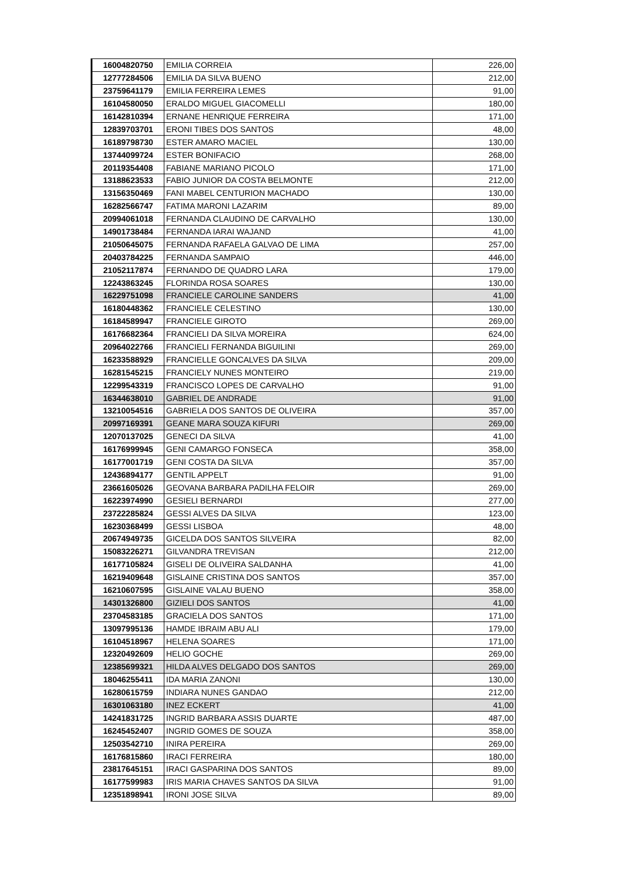| 16004820750 | EMILIA CORREIA | 226,00 |
| 12777284506 | EMILIA DA SILVA BUENO | 212,00 |
| 23759641179 | EMILIA FERREIRA LEMES | 91,00 |
| 16104580050 | ERALDO MIGUEL GIACOMELLI | 180,00 |
| 16142810394 | ERNANE HENRIQUE FERREIRA | 171,00 |
| 12839703701 | ERONI TIBES DOS SANTOS | 48,00 |
| 16189798730 | ESTER AMARO MACIEL | 130,00 |
| 13744099724 | ESTER BONIFACIO | 268,00 |
| 20119354408 | FABIANE MARIANO PICOLO | 171,00 |
| 13188623533 | FABIO JUNIOR DA COSTA BELMONTE | 212,00 |
| 13156350469 | FANI MABEL CENTURION MACHADO | 130,00 |
| 16282566747 | FATIMA MARONI LAZARIM | 89,00 |
| 20994061018 | FERNANDA CLAUDINO DE CARVALHO | 130,00 |
| 14901738484 | FERNANDA IARAI WAJAND | 41,00 |
| 21050645075 | FERNANDA RAFAELA GALVAO DE LIMA | 257,00 |
| 20403784225 | FERNANDA SAMPAIO | 446,00 |
| 21052117874 | FERNANDO DE QUADRO LARA | 179,00 |
| 12243863245 | FLORINDA ROSA SOARES | 130,00 |
| 16229751098 | FRANCIELE CAROLINE SANDERS | 41,00 |
| 16180448362 | FRANCIELE CELESTINO | 130,00 |
| 16184589947 | FRANCIELE GIROTO | 269,00 |
| 16176682364 | FRANCIELI DA SILVA MOREIRA | 624,00 |
| 20964022766 | FRANCIELI FERNANDA BIGUILINI | 269,00 |
| 16233588929 | FRANCIELLE GONCALVES DA SILVA | 209,00 |
| 16281545215 | FRANCIELY NUNES MONTEIRO | 219,00 |
| 12299543319 | FRANCISCO LOPES DE CARVALHO | 91,00 |
| 16344638010 | GABRIEL DE ANDRADE | 91,00 |
| 13210054516 | GABRIELA DOS SANTOS DE OLIVEIRA | 357,00 |
| 20997169391 | GEANE MARA SOUZA KIFURI | 269,00 |
| 12070137025 | GENECI DA SILVA | 41,00 |
| 16176999945 | GENI CAMARGO FONSECA | 358,00 |
| 16177001719 | GENI COSTA DA SILVA | 357,00 |
| 12436894177 | GENTIL APPELT | 91,00 |
| 23661605026 | GEOVANA BARBARA PADILHA FELOIR | 269,00 |
| 16223974990 | GESIELI BERNARDI | 277,00 |
| 23722285824 | GESSI ALVES DA SILVA | 123,00 |
| 16230368499 | GESSI LISBOA | 48,00 |
| 20674949735 | GICELDA DOS SANTOS SILVEIRA | 82,00 |
| 15083226271 | GILVANDRA TREVISAN | 212,00 |
| 16177105824 | GISELI DE OLIVEIRA SALDANHA | 41,00 |
| 16219409648 | GISLAINE CRISTINA DOS SANTOS | 357,00 |
| 16210607595 | GISLAINE VALAU BUENO | 358,00 |
| 14301326800 | GIZIELI DOS SANTOS | 41,00 |
| 23704583185 | GRACIELA DOS SANTOS | 171,00 |
| 13097995136 | HAMDE IBRAIM ABU ALI | 179,00 |
| 16104518967 | HELENA SOARES | 171,00 |
| 12320492609 | HELIO GOCHE | 269,00 |
| 12385699321 | HILDA ALVES DELGADO DOS SANTOS | 269,00 |
| 18046255411 | IDA MARIA ZANONI | 130,00 |
| 16280615759 | INDIARA NUNES GANDAO | 212,00 |
| 16301063180 | INEZ ECKERT | 41,00 |
| 14241831725 | INGRID BARBARA ASSIS DUARTE | 487,00 |
| 16245452407 | INGRID GOMES DE SOUZA | 358,00 |
| 12503542710 | INIRA PEREIRA | 269,00 |
| 16176815860 | IRACI FERREIRA | 180,00 |
| 23817645151 | IRACI GASPARINA DOS SANTOS | 89,00 |
| 16177599983 | IRIS MARIA CHAVES SANTOS DA SILVA | 91,00 |
| 12351898941 | IRONI JOSE SILVA | 89,00 |